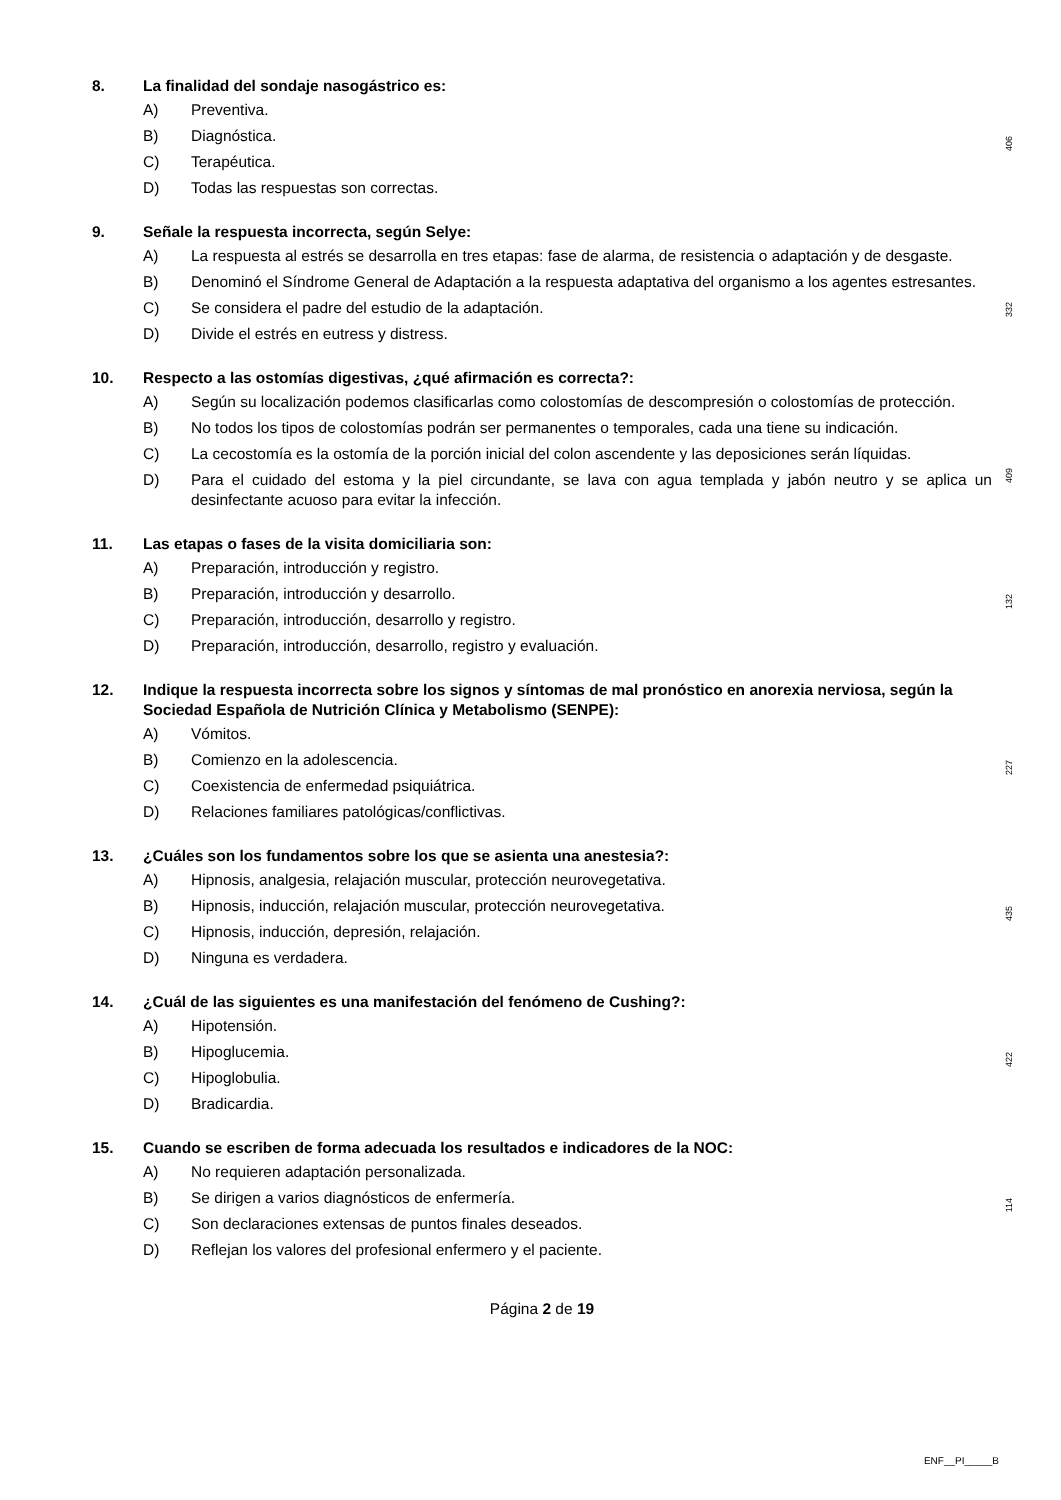8. La finalidad del sondaje nasogástrico es:
A) Preventiva.
B) Diagnóstica.
C) Terapéutica.
D) Todas las respuestas son correctas.
406
9. Señale la respuesta incorrecta, según Selye:
A) La respuesta al estrés se desarrolla en tres etapas: fase de alarma, de resistencia o adaptación y de desgaste.
B) Denominó el Síndrome General de Adaptación a la respuesta adaptativa del organismo a los agentes estresantes.
C) Se considera el padre del estudio de la adaptación.
D) Divide el estrés en eutress y distress.
332
10. Respecto a las ostomías digestivas, ¿qué afirmación es correcta?:
A) Según su localización podemos clasificarlas como colostomías de descompresión o colostomías de protección.
B) No todos los tipos de colostomías podrán ser permanentes o temporales, cada una tiene su indicación.
C) La cecostomía es la ostomía de la porción inicial del colon ascendente y las deposiciones serán líquidas.
D) Para el cuidado del estoma y la piel circundante, se lava con agua templada y jabón neutro y se aplica un desinfectante acuoso para evitar la infección.
409
11. Las etapas o fases de la visita domiciliaria son:
A) Preparación, introducción y registro.
B) Preparación, introducción y desarrollo.
C) Preparación, introducción, desarrollo y registro.
D) Preparación, introducción, desarrollo, registro y evaluación.
132
12. Indique la respuesta incorrecta sobre los signos y síntomas de mal pronóstico en anorexia nerviosa, según la Sociedad Española de Nutrición Clínica y Metabolismo (SENPE):
A) Vómitos.
B) Comienzo en la adolescencia.
C) Coexistencia de enfermedad psiquiátrica.
D) Relaciones familiares patológicas/conflictivas.
227
13. ¿Cuáles son los fundamentos sobre los que se asienta una anestesia?:
A) Hipnosis, analgesia, relajación muscular, protección neurovegetativa.
B) Hipnosis, inducción, relajación muscular, protección neurovegetativa.
C) Hipnosis, inducción, depresión, relajación.
D) Ninguna es verdadera.
435
14. ¿Cuál de las siguientes es una manifestación del fenómeno de Cushing?:
A) Hipotensión.
B) Hipoglucemia.
C) Hipoglobulia.
D) Bradicardia.
422
15. Cuando se escriben de forma adecuada los resultados e indicadores de la NOC:
A) No requieren adaptación personalizada.
B) Se dirigen a varios diagnósticos de enfermería.
C) Son declaraciones extensas de puntos finales deseados.
D) Reflejan los valores del profesional enfermero y el paciente.
114
Página 2 de 19
ENF__PI_____B